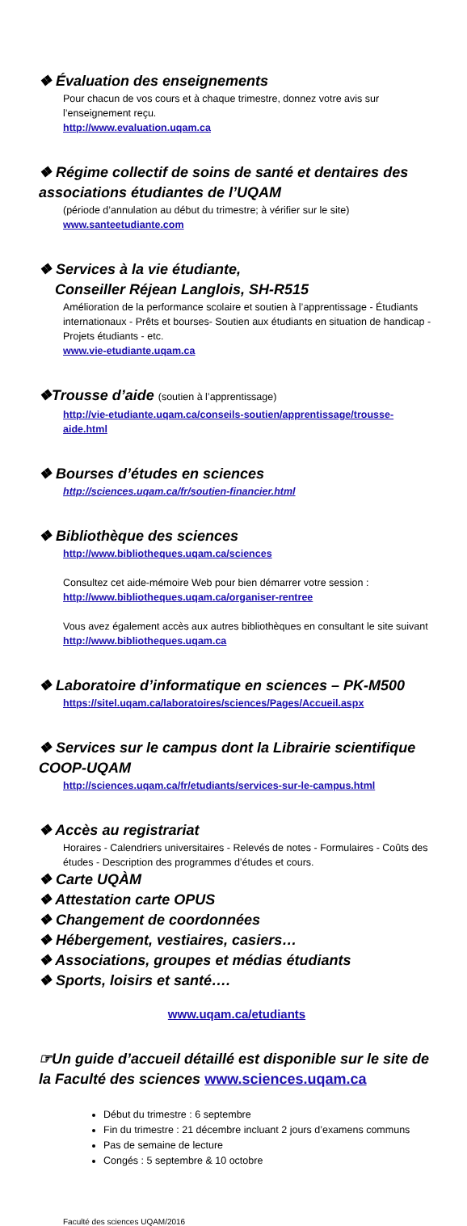❖ Évaluation des enseignements
Pour chacun de vos cours et à chaque trimestre, donnez votre avis sur l’enseignement reçu.
http://www.evaluation.uqam.ca
❖ Régime collectif de soins de santé et dentaires des associations étudiantes de l’UQAM
(période d’annulation au début du trimestre; à vérifier sur le site)
www.santeetudiante.com
❖ Services à la vie étudiante,
Conseiller Réjean Langlois, SH-R515
Amélioration de la performance scolaire et soutien à l’apprentissage - Étudiants internationaux - Prêts et bourses- Soutien aux étudiants en situation de handicap - Projets étudiants - etc.
www.vie-etudiante.uqam.ca
❖Trousse d’aide (soutien à l’apprentissage)
http://vie-etudiante.uqam.ca/conseils-soutien/apprentissage/trousse-aide.html
❖ Bourses d’études en sciences
http://sciences.uqam.ca/fr/soutien-financier.html
❖ Bibliothèque des sciences
http://www.bibliotheques.uqam.ca/sciences
Consultez cet aide-mémoire Web pour bien démarrer votre session :
http://www.bibliotheques.uqam.ca/organiser-rentree
Vous avez également accès aux autres bibliothèques en consultant le site suivant http://www.bibliotheques.uqam.ca
❖ Laboratoire d’informatique en sciences – PK-M500
https://sitel.uqam.ca/laboratoires/sciences/Pages/Accueil.aspx
❖ Services sur le campus dont la Librairie scientifique COOP-UQAM
http://sciences.uqam.ca/fr/etudiants/services-sur-le-campus.html
❖ Accès au registrariat
Horaires - Calendriers universitaires - Relevés de notes - Formulaires - Coûts des études - Description des programmes d’études et cours.
❖ Carte UQÀM
❖ Attestation carte OPUS
❖ Changement de coordonnées
❖ Hébergement, vestiaires, casiers…
❖ Associations, groupes et médias étudiants
❖ Sports, loisirs et santé….
www.uqam.ca/etudiants
☞Un guide d’accueil détaillé est disponible sur le site de la Faculté des sciences www.sciences.uqam.ca
Début du trimestre : 6 septembre
Fin du trimestre : 21 décembre incluant 2 jours d’examens communs
Pas de semaine de lecture
Congés : 5 septembre & 10 octobre
Faculté des sciences UQAM/2016